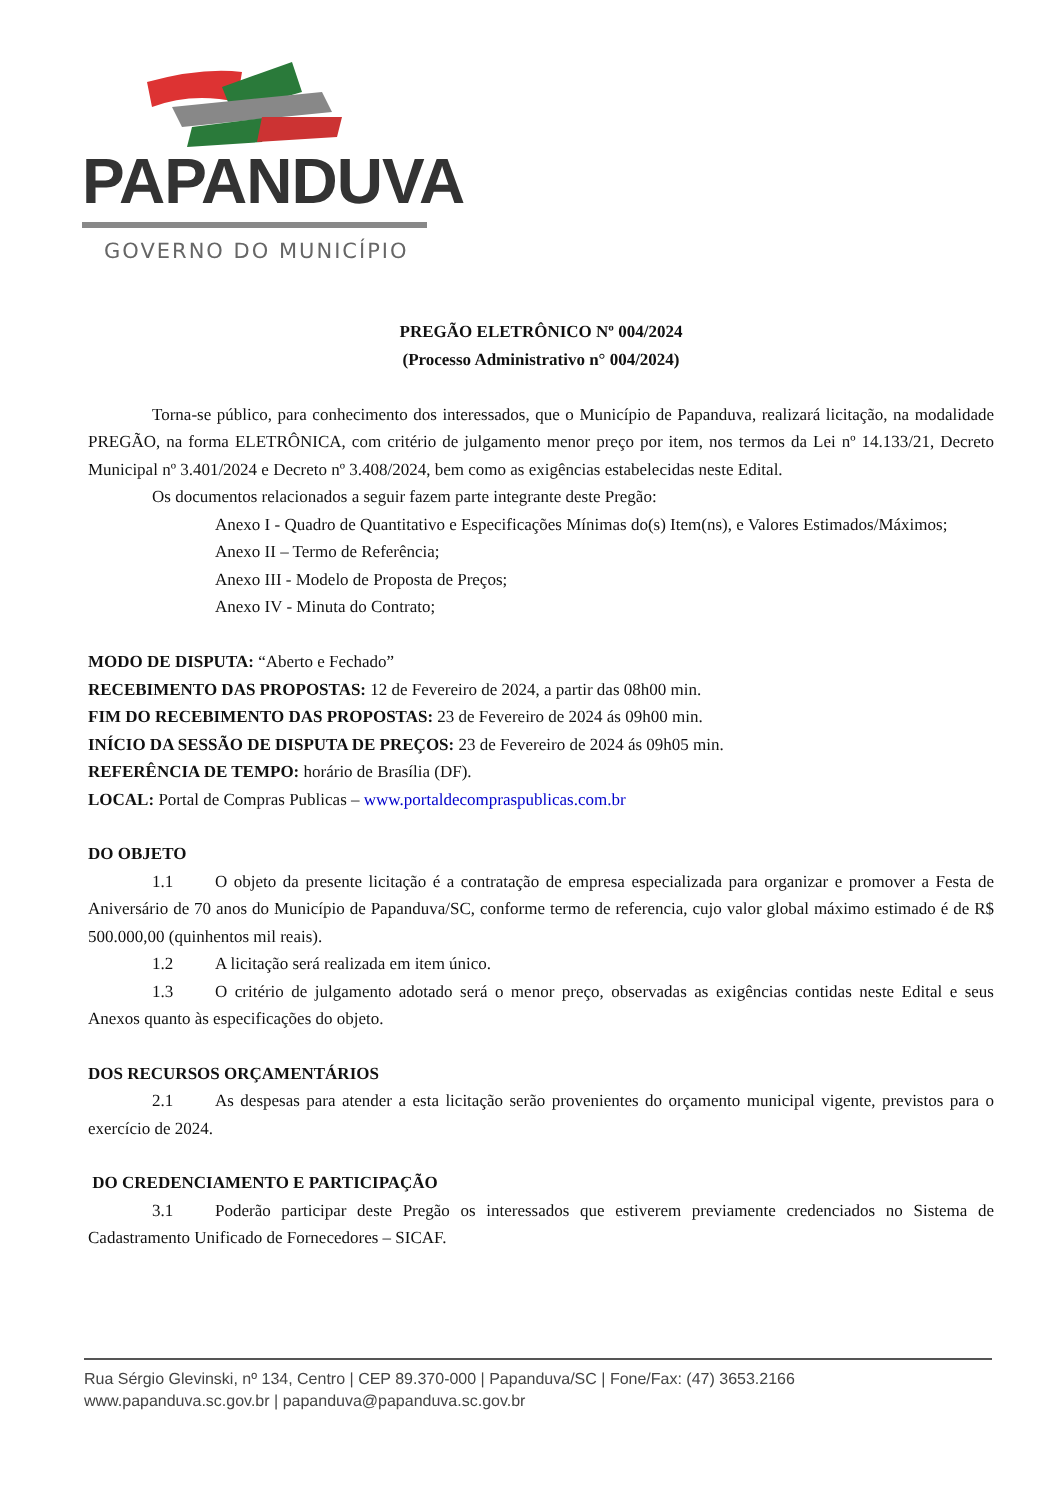PAPANDUVA
GOVERNO DO MUNICÍPIO
PREGÃO ELETRÔNICO Nº 004/2024
(Processo Administrativo n° 004/2024)
Torna-se público, para conhecimento dos interessados, que o Município de Papanduva, realizará licitação, na modalidade PREGÃO, na forma ELETRÔNICA, com critério de julgamento menor preço por item, nos termos da Lei nº 14.133/21, Decreto Municipal nº 3.401/2024 e Decreto nº 3.408/2024, bem como as exigências estabelecidas neste Edital.
Os documentos relacionados a seguir fazem parte integrante deste Pregão:
Anexo I - Quadro de Quantitativo e Especificações Mínimas do(s) Item(ns), e Valores Estimados/Máximos;
Anexo II – Termo de Referência;
Anexo III - Modelo de Proposta de Preços;
Anexo IV - Minuta do Contrato;
MODO DE DISPUTA: “Aberto e Fechado”
RECEBIMENTO DAS PROPOSTAS: 12 de Fevereiro de 2024, a partir das 08h00 min.
FIM DO RECEBIMENTO DAS PROPOSTAS: 23 de Fevereiro de 2024 ás 09h00 min.
INÍCIO DA SESSÃO DE DISPUTA DE PREÇOS: 23 de Fevereiro de 2024 ás 09h05 min.
REFERÊNCIA DE TEMPO: horário de Brasília (DF).
LOCAL: Portal de Compras Publicas – www.portaldecompraspublicas.com.br
DO OBJETO
1.1 O objeto da presente licitação é a contratação de empresa especializada para organizar e promover a Festa de Aniversário de 70 anos do Município de Papanduva/SC, conforme termo de referencia, cujo valor global máximo estimado é de R$ 500.000,00 (quinhentos mil reais).
1.2 A licitação será realizada em item único.
1.3 O critério de julgamento adotado será o menor preço, observadas as exigências contidas neste Edital e seus Anexos quanto às especificações do objeto.
DOS RECURSOS ORÇAMENTÁRIOS
2.1 As despesas para atender a esta licitação serão provenientes do orçamento municipal vigente, previstos para o exercício de 2024.
DO CREDENCIAMENTO E PARTICIPAÇÃO
3.1 Poderão participar deste Pregão os interessados que estiverem previamente credenciados no Sistema de Cadastramento Unificado de Fornecedores – SICAF.
Rua Sérgio Glevinski, nº 134, Centro | CEP 89.370-000 | Papanduva/SC | Fone/Fax: (47) 3653.2166
www.papanduva.sc.gov.br | papanduva@papanduva.sc.gov.br